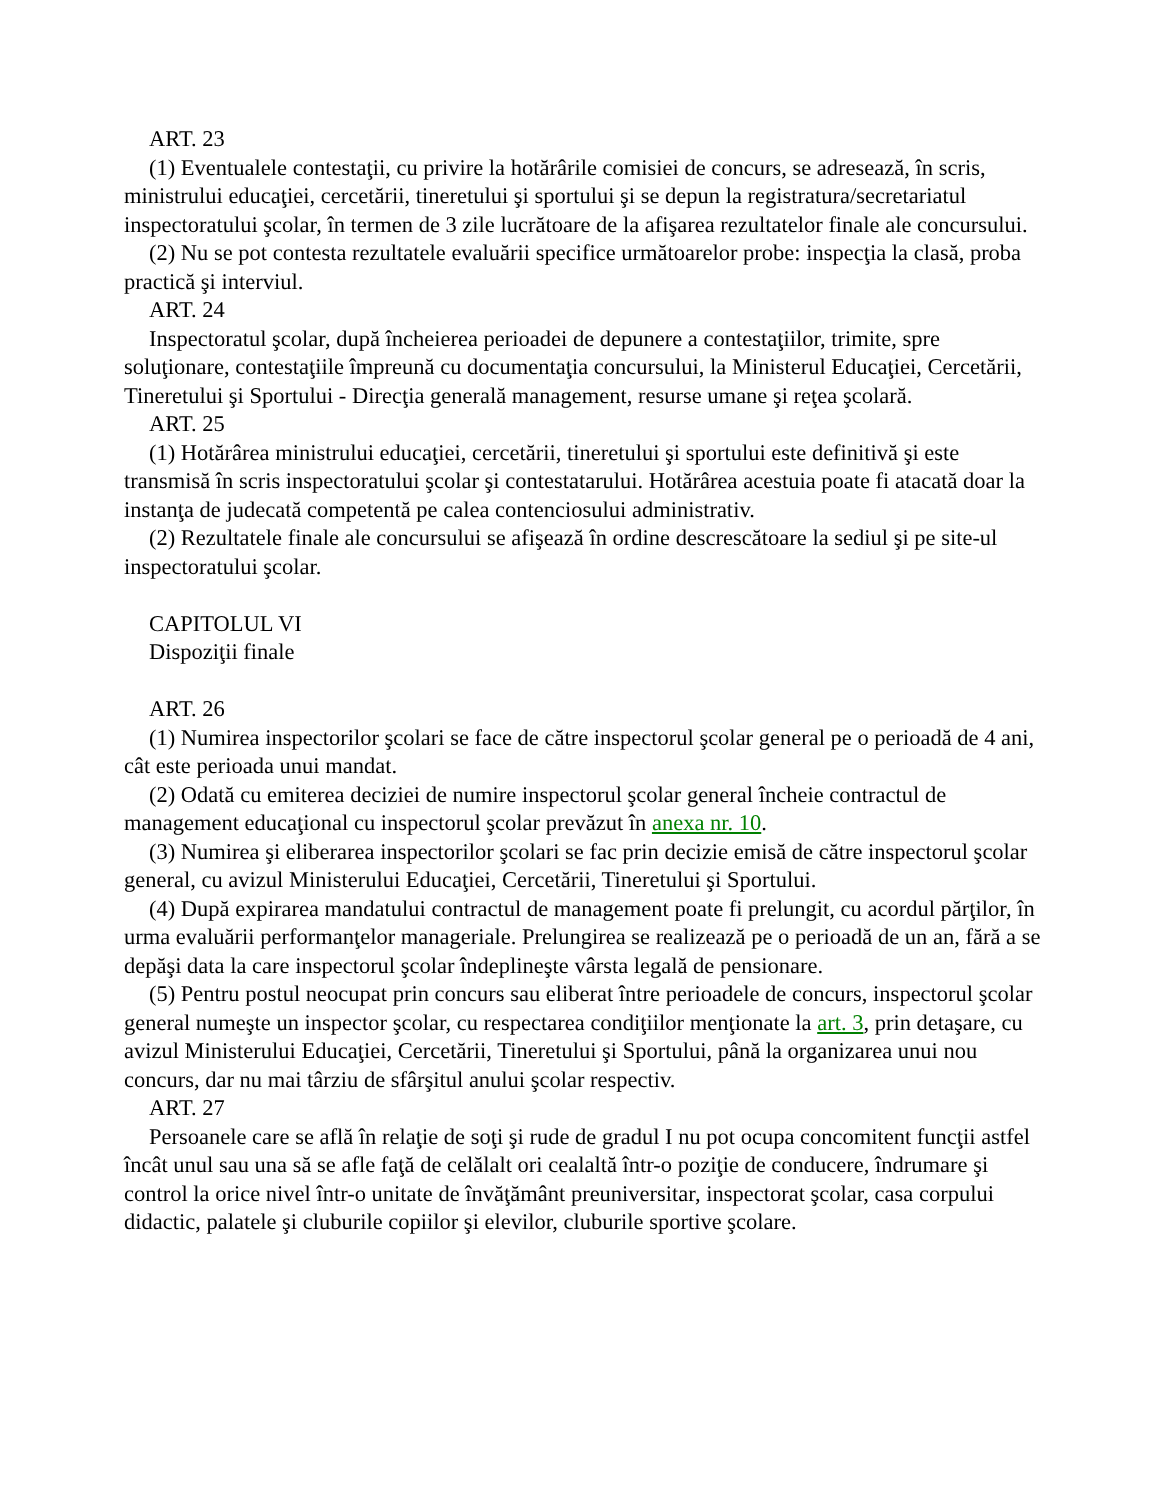ART. 23
(1) Eventualele contestaţii, cu privire la hotărârile comisiei de concurs, se adresează, în scris, ministrului educaţiei, cercetării, tineretului şi sportului şi se depun la registratura/secretariatul inspectoratului şcolar, în termen de 3 zile lucrătoare de la afişarea rezultatelor finale ale concursului.
(2) Nu se pot contesta rezultatele evaluării specifice următoarelor probe: inspecţia la clasă, proba practică şi interviul.
ART. 24
Inspectoratul şcolar, după încheierea perioadei de depunere a contestaţiilor, trimite, spre soluţionare, contestaţiile împreună cu documentaţia concursului, la Ministerul Educaţiei, Cercetării, Tineretului şi Sportului - Direcţia generală management, resurse umane şi reţea şcolară.
ART. 25
(1) Hotărârea ministrului educaţiei, cercetării, tineretului şi sportului este definitivă şi este transmisă în scris inspectoratului şcolar şi contestatarului. Hotărârea acestuia poate fi atacată doar la instanţa de judecată competentă pe calea contenciosului administrativ.
(2) Rezultatele finale ale concursului se afişează în ordine descrescătoare la sediul şi pe site-ul inspectoratului şcolar.
CAPITOLUL VI
Dispoziţii finale
ART. 26
(1) Numirea inspectorilor şcolari se face de către inspectorul şcolar general pe o perioadă de 4 ani, cât este perioada unui mandat.
(2) Odată cu emiterea deciziei de numire inspectorul şcolar general încheie contractul de management educaţional cu inspectorul şcolar prevăzut în anexa nr. 10.
(3) Numirea şi eliberarea inspectorilor şcolari se fac prin decizie emisă de către inspectorul şcolar general, cu avizul Ministerului Educaţiei, Cercetării, Tineretului şi Sportului.
(4) După expirarea mandatului contractul de management poate fi prelungit, cu acordul părţilor, în urma evaluării performanţelor manageriale. Prelungirea se realizează pe o perioadă de un an, fără a se depăşi data la care inspectorul şcolar îndeplineşte vârsta legală de pensionare.
(5) Pentru postul neocupat prin concurs sau eliberat între perioadele de concurs, inspectorul şcolar general numeşte un inspector şcolar, cu respectarea condiţiilor menţionate la art. 3, prin detaşare, cu avizul Ministerului Educaţiei, Cercetării, Tineretului şi Sportului, până la organizarea unui nou concurs, dar nu mai târziu de sfârşitul anului şcolar respectiv.
ART. 27
Persoanele care se află în relaţie de soţi şi rude de gradul I nu pot ocupa concomitent funcţii astfel încât unul sau una să se afle faţă de celălalt ori cealaltă într-o poziţie de conducere, îndrumare şi control la orice nivel într-o unitate de învăţământ preuniversitar, inspectorat şcolar, casa corpului didactic, palatele şi cluburile copiilor şi elevilor, cluburile sportive şcolare.